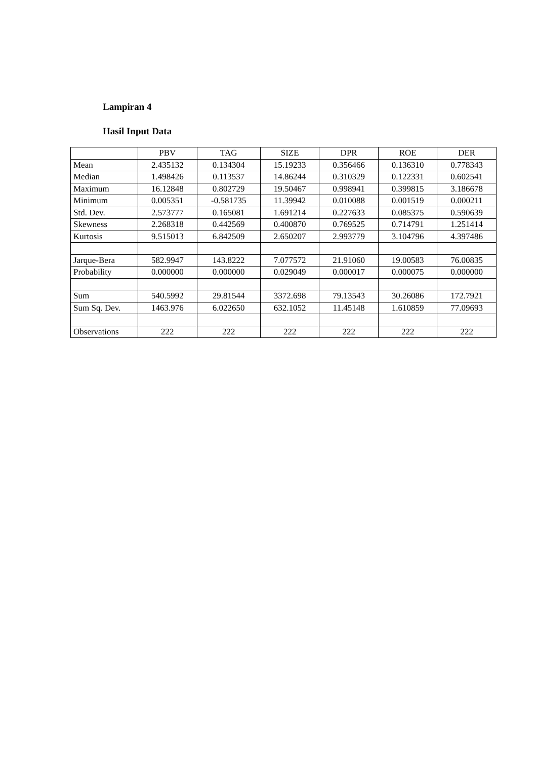Lampiran 4
Hasil Input Data
| | PBV | TAG | SIZE | DPR | ROE | DER |
| --- | --- | --- | --- | --- | --- | --- |
| Mean | 2.435132 | 0.134304 | 15.19233 | 0.356466 | 0.136310 | 0.778343 |
| Median | 1.498426 | 0.113537 | 14.86244 | 0.310329 | 0.122331 | 0.602541 |
| Maximum | 16.12848 | 0.802729 | 19.50467 | 0.998941 | 0.399815 | 3.186678 |
| Minimum | 0.005351 | -0.581735 | 11.39942 | 0.010088 | 0.001519 | 0.000211 |
| Std. Dev. | 2.573777 | 0.165081 | 1.691214 | 0.227633 | 0.085375 | 0.590639 |
| Skewness | 2.268318 | 0.442569 | 0.400870 | 0.769525 | 0.714791 | 1.251414 |
| Kurtosis | 9.515013 | 6.842509 | 2.650207 | 2.993779 | 3.104796 | 4.397486 |
| Jarque-Bera | 582.9947 | 143.8222 | 7.077572 | 21.91060 | 19.00583 | 76.00835 |
| Probability | 0.000000 | 0.000000 | 0.029049 | 0.000017 | 0.000075 | 0.000000 |
| Sum | 540.5992 | 29.81544 | 3372.698 | 79.13543 | 30.26086 | 172.7921 |
| Sum Sq. Dev. | 1463.976 | 6.022650 | 632.1052 | 11.45148 | 1.610859 | 77.09693 |
| Observations | 222 | 222 | 222 | 222 | 222 | 222 |